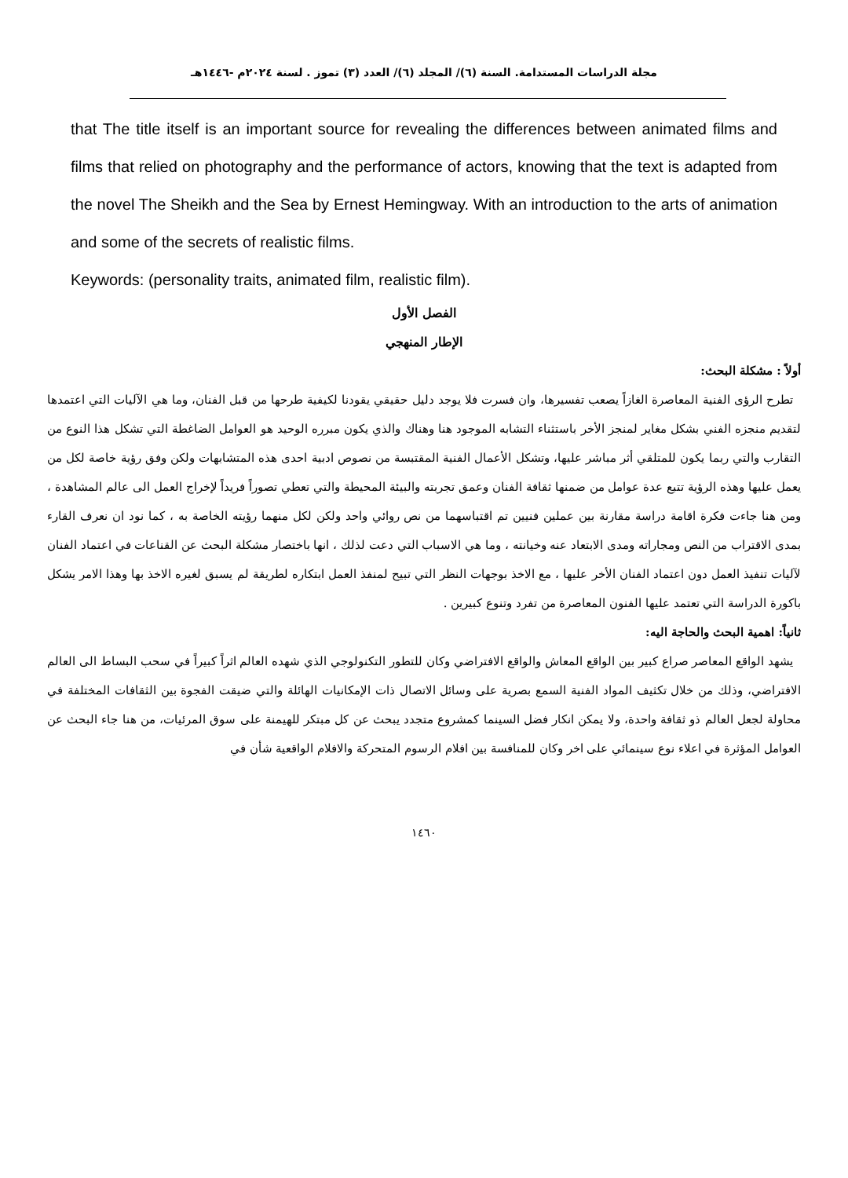مجلة الدراسات المستدامة. السنة (٦)/ المجلد (٦)/ العدد (٣) تموز . لسنة ٢٠٢٤م -١٤٤٦هـ
that The title itself is an important source for revealing the differences between animated films and films that relied on photography and the performance of actors, knowing that the text is adapted from the novel The Sheikh and the Sea by Ernest Hemingway. With an introduction to the arts of animation and some of the secrets of realistic films.
Keywords: (personality traits, animated film, realistic film).
الفصل الأول
الإطار المنهجي
أولاً : مشكلة البحث:
تطرح الرؤى الفنية المعاصرة الغازاً يصعب تفسيرها، وان فسرت فلا يوجد دليل حقيقي يقودنا لكيفية طرحها من قبل الفنان، وما هي الآليات التي اعتمدها لتقديم منجزه الفني بشكل مغاير لمنجز الأخر باستثناء التشابه الموجود هنا وهناك والذي يكون مبرره الوحيد هو العوامل الضاغطة التي تشكل هذا النوع من التقارب والتي ربما يكون للمتلقي أثر مباشر عليها، وتشكل الأعمال الفنية المقتبسة من نصوص ادبية احدى هذه المتشابهات ولكن وفق رؤية خاصة لكل من يعمل عليها وهذه الرؤية تتبع عدة عوامل من ضمنها ثقافة الفنان وعمق تجربته والبيئة المحيطة والتي تعطي تصوراً فريداً لإخراج العمل الى عالم المشاهدة ، ومن هنا جاءت فكرة اقامة دراسة مقارنة بين عملين فنيين تم اقتباسهما من نص روائي واحد ولكن لكل منهما رؤيته الخاصة به ، كما نود ان نعرف القارء بمدى الاقتراب من النص ومجاراته ومدى الابتعاد عنه وخيانته ، وما هي الاسباب التي دعت لذلك ، انها باختصار مشكلة البحث عن القناعات في اعتماد الفنان لآليات تنفيذ العمل دون اعتماد الفنان الأخر عليها ، مع الاخذ بوجهات النظر التي تبيح لمنفذ العمل ابتكاره لطريقة لم يسبق لغيره الاخذ بها وهذا الامر يشكل باكورة الدراسة التي تعتمد عليها الفنون المعاصرة من تفرد وتنوع كبيرين .
ثانياً: اهمية البحث والحاجة اليه:
يشهد الواقع المعاصر صراع كبير بين الواقع المعاش والواقع الافتراضي وكان للتطور التكنولوجي الذي شهده العالم اثراً كبيراً في سحب البساط الى العالم الافتراضي، وذلك من خلال تكثيف المواد الفنية السمع بصرية على وسائل الاتصال ذات الإمكانيات الهائلة والتي ضيقت الفجوة بين الثقافات المختلفة في محاولة لجعل العالم ذو ثقافة واحدة، ولا يمكن انكار فضل السينما كمشروع متجدد يبحث عن كل مبتكر للهيمنة على سوق المرئيات، من هنا جاء البحث عن العوامل المؤثرة في اعلاء نوع سينمائي على اخر وكان للمنافسة بين افلام الرسوم المتحركة والافلام الواقعية شأن في
١٤٦٠